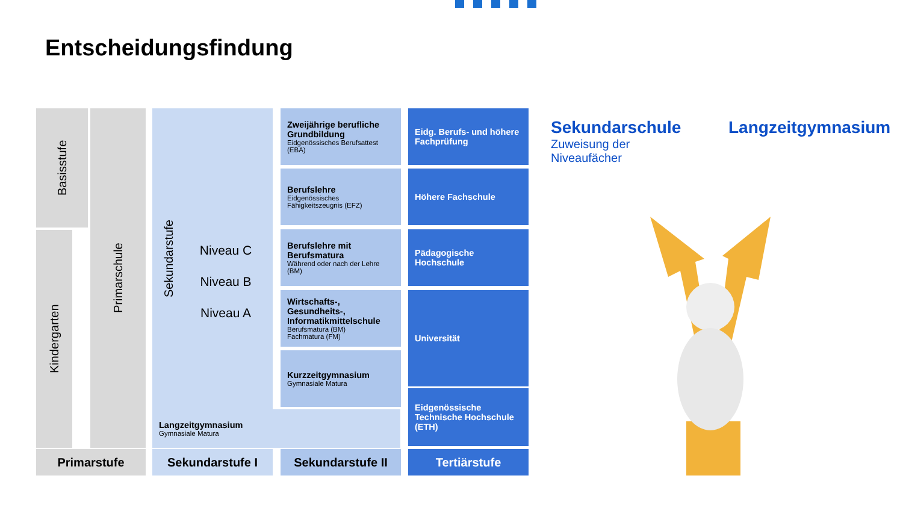Entscheidungsfindung
Basisstufe
Kindergarten
Primarschule
Sekundarstufe
Niveau C
Niveau B
Niveau A
Langzeitgymnasium
Gymnasiale Matura
Zweijährige berufliche Grundbildung
Eidgenössisches Berufsattest (EBA)
Berufslehre
Eidgenössisches Fähigkeitszeugnis (EFZ)
Berufslehre mit Berufsmatura
Während oder nach der Lehre (BM)
Wirtschafts-, Gesundheits-, Informatikmittelschule
Berufsmatura (BM)
Fachmatura (FM)
Kurzzeitgymnasium
Gymnasiale Matura
Eidg. Berufs- und höhere Fachprüfung
Höhere Fachschule
Pädagogische Hochschule
Universität
Eidgenössische Technische Hochschule (ETH)
Primarstufe Sekundarstufe I Sekundarstufe II Tertiärstufe
Sekundarschule
Zuweisung der
Niveaufächer
Langzeitgymnasium